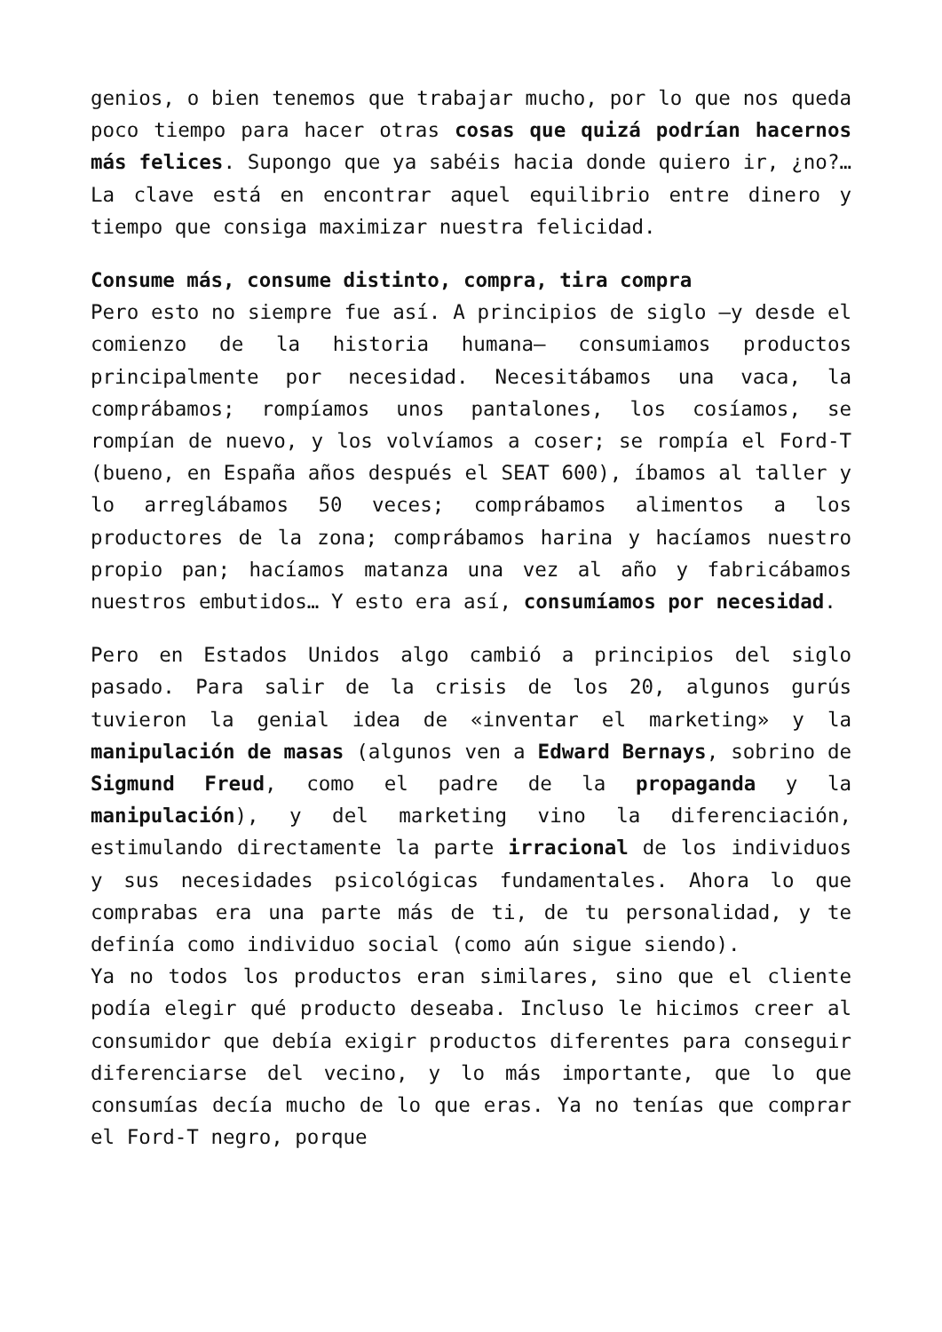genios, o bien tenemos que trabajar mucho, por lo que nos queda poco tiempo para hacer otras cosas que quizá podrían hacernos más felices. Supongo que ya sabéis hacia donde quiero ir, ¿no?… La clave está en encontrar aquel equilibrio entre dinero y tiempo que consiga maximizar nuestra felicidad.
Consume más, consume distinto, compra, tira compra
Pero esto no siempre fue así. A principios de siglo —y desde el comienzo de la historia humana— consumiamos productos principalmente por necesidad. Necesitábamos una vaca, la comprábamos; rompíamos unos pantalones, los cosíamos, se rompían de nuevo, y los volvíamos a coser; se rompía el Ford-T (bueno, en España años después el SEAT 600), íbamos al taller y lo arreglábamos 50 veces; comprábamos alimentos a los productores de la zona; comprábamos harina y hacíamos nuestro propio pan; hacíamos matanza una vez al año y fabricábamos nuestros embutidos… Y esto era así, consumíamos por necesidad.
Pero en Estados Unidos algo cambió a principios del siglo pasado. Para salir de la crisis de los 20, algunos gurús tuvieron la genial idea de «inventar el marketing» y la manipulación de masas (algunos ven a Edward Bernays, sobrino de Sigmund Freud, como el padre de la propaganda y la manipulación), y del marketing vino la diferenciación, estimulando directamente la parte irracional de los individuos y sus necesidades psicológicas fundamentales. Ahora lo que comprabas era una parte más de ti, de tu personalidad, y te definía como individuo social (como aún sigue siendo).
Ya no todos los productos eran similares, sino que el cliente podía elegir qué producto deseaba. Incluso le hicimos creer al consumidor que debía exigir productos diferentes para conseguir diferenciarse del vecino, y lo más importante, que lo que consumías decía mucho de lo que eras. Ya no tenías que comprar el Ford-T negro, porque